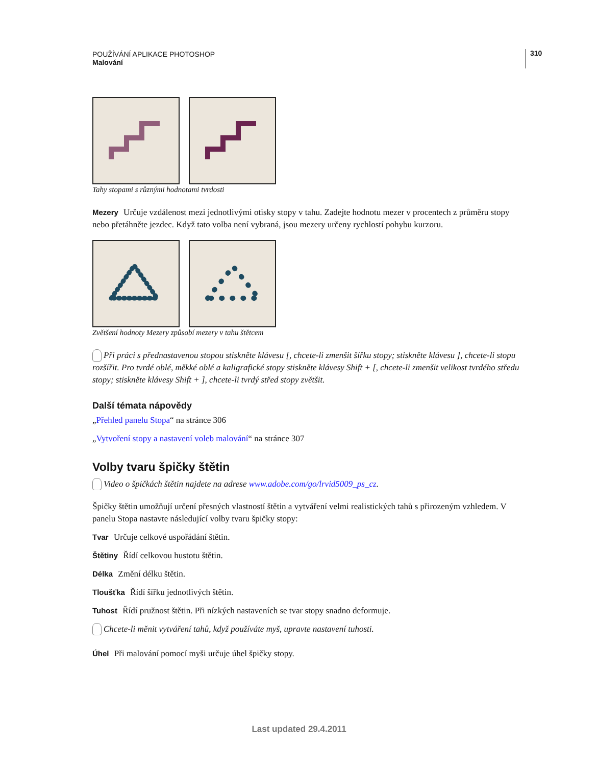POUŽÍVÁNÍ APLIKACE PHOTOSHOP
Malování
310
Tahy stopami s různými hodnotami tvrdosti
Mezery Určuje vzdálenost mezi jednotlivými otisky stopy v tahu. Zadejte hodnotu mezer v procentech z průměru stopy nebo přetáhněte jezdec. Když tato volba není vybraná, jsou mezery určeny rychlostí pohybu kurzoru.
Zvětšení hodnoty Mezery způsobí mezery v tahu štětcem
Při práci s přednastavenou stopou stiskněte klávesu [, chcete-li zmenšit šířku stopy; stiskněte klávesu ], chcete-li stopu rozšířit. Pro tvrdé oblé, měkké oblé a kaligrafické stopy stiskněte klávesy Shift + [, chcete-li zmenšit velikost tvrdého středu stopy; stiskněte klávesy Shift + ], chcete-li tvrdý střed stopy zvětšit.
Další témata nápovědy
„Přehled panelu Stopa“ na stránce 306
„Vytvoření stopy a nastavení voleb malování“ na stránce 307
Volby tvaru špičky štětin
Video o špičkách štětin najdete na adrese www.adobe.com/go/lrvid5009_ps_cz.
Špičky štětin umožňují určení přesných vlastností štětin a vytváření velmi realistických tahů s přirozeným vzhledem. V panelu Stopa nastavte následující volby tvaru špičky stopy:
Tvar Určuje celkové uspořádání štětin.
Štětiny Řídí celkovou hustotu štětin.
Délka Změní délku štětin.
Tloušťka Řídí šířku jednotlivých štětin.
Tuhost Řídí pružnost štětin. Při nízkých nastaveních se tvar stopy snadno deformuje.
Chcete-li měnit vytváření tahů, když používáte myš, upravte nastavení tuhosti.
Úhel Při malování pomocí myši určuje úhel špičky stopy.
Last updated 29.4.2011